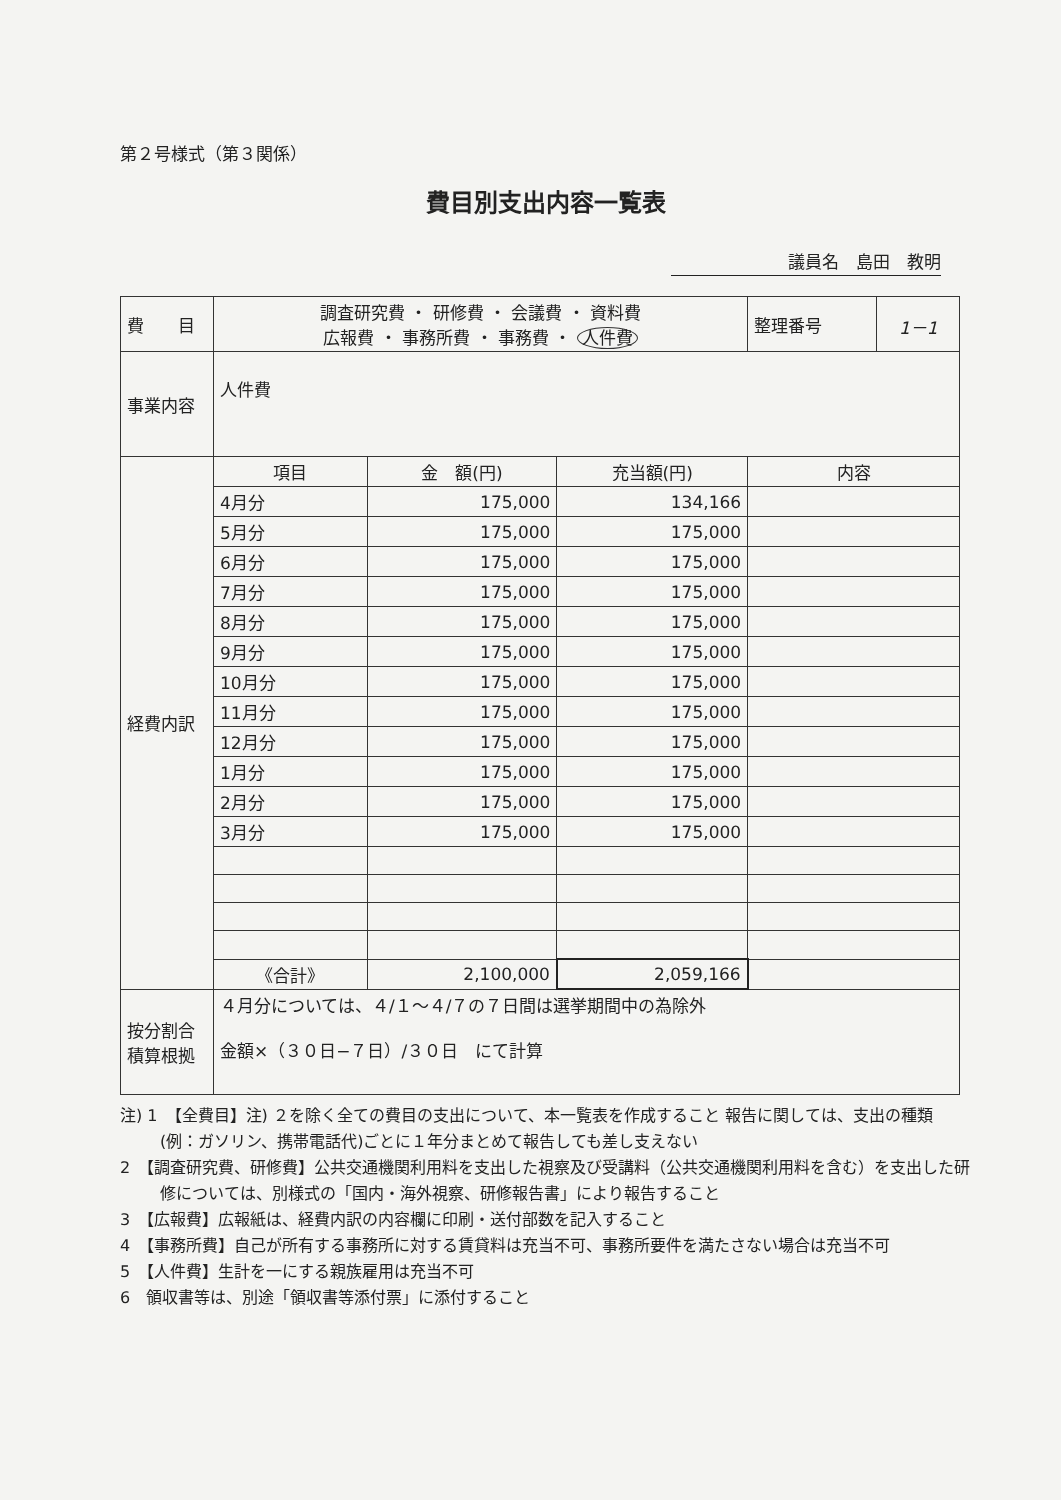第２号様式（第３関係）
費目別支出内容一覧表
議員名　島田　教明
| 費 目 | 調査研究費 ・ 研修費 ・ 会議費 ・ 資料費 広報費 ・ 事務所費 ・ 事務費 ・ 人件費 | | | 整理番号 | 1－1 |
| 事業内容 | 人件費 | | | | |
| 経費内訳 | 項目 | 金 額(円) | 充当額(円) | 内容 | |
| | 4月分 | 175,000 | 134,166 | | |
| | 5月分 | 175,000 | 175,000 | | |
| | 6月分 | 175,000 | 175,000 | | |
| | 7月分 | 175,000 | 175,000 | | |
| | 8月分 | 175,000 | 175,000 | | |
| | 9月分 | 175,000 | 175,000 | | |
| | 10月分 | 175,000 | 175,000 | | |
| | 11月分 | 175,000 | 175,000 | | |
| | 12月分 | 175,000 | 175,000 | | |
| | 1月分 | 175,000 | 175,000 | | |
| | 2月分 | 175,000 | 175,000 | | |
| | 3月分 | 175,000 | 175,000 | | |
| | 《合計》 | 2,100,000 | 2,059,166 | | |
| 按分割合 積算根拠 | ４月分については、４/１～４/７の７日間は選挙期間中の為除外 金額×（３０日−７日）/３０日 にて計算 | | | | |
注) 1　【全費目】注) ２を除く全ての費目の支出について、本一覧表を作成すること 報告に関しては、支出の種類(例：ガソリン、携帯電話代)ごとに１年分まとめて報告しても差し支えない
2　【調査研究費、研修費】公共交通機関利用料を支出した視察及び受講料（公共交通機関利用料を含む）を支出した研修については、別様式の「国内・海外視察、研修報告書」により報告すること
3　【広報費】広報紙は、経費内訳の内容欄に印刷・送付部数を記入すること
4　【事務所費】自己が所有する事務所に対する賃貸料は充当不可、事務所要件を満たさない場合は充当不可
5　【人件費】生計を一にする親族雇用は充当不可
6　領収書等は、別途「領収書等添付票」に添付すること